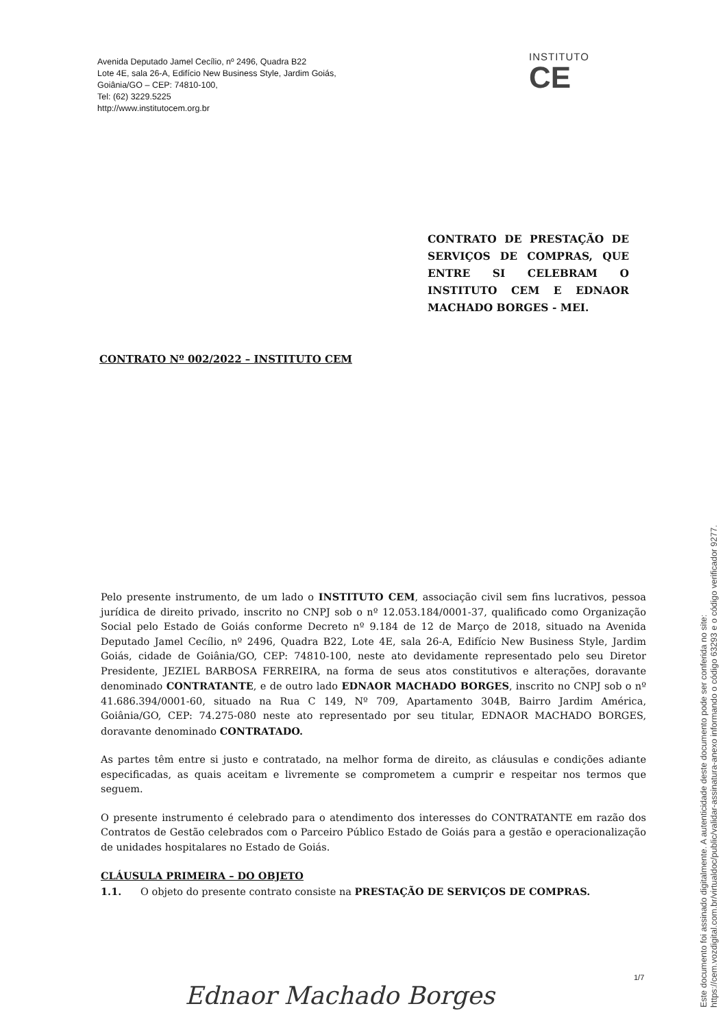Avenida Deputado Jamel Cecílio, nº 2496, Quadra B22
Lote 4E, sala 26-A, Edifício New Business Style, Jardim Goiás,
Goiânia/GO – CEP: 74810-100,
Tel: (62) 3229.5225
http://www.institutocem.org.br
INSTITUTO
CE
CONTRATO DE PRESTAÇÃO DE SERVIÇOS DE COMPRAS, QUE ENTRE SI CELEBRAM O INSTITUTO CEM E EDNAOR MACHADO BORGES - MEI.
CONTRATO Nº 002/2022 – INSTITUTO CEM
Pelo presente instrumento, de um lado o INSTITUTO CEM, associação civil sem fins lucrativos, pessoa jurídica de direito privado, inscrito no CNPJ sob o nº 12.053.184/0001-37, qualificado como Organização Social pelo Estado de Goiás conforme Decreto nº 9.184 de 12 de Março de 2018, situado na Avenida Deputado Jamel Cecílio, nº 2496, Quadra B22, Lote 4E, sala 26-A, Edifício New Business Style, Jardim Goiás, cidade de Goiânia/GO, CEP: 74810-100, neste ato devidamente representado pelo seu Diretor Presidente, JEZIEL BARBOSA FERREIRA, na forma de seus atos constitutivos e alterações, doravante denominado CONTRATANTE, e de outro lado EDNAOR MACHADO BORGES, inscrito no CNPJ sob o nº 41.686.394/0001-60, situado na Rua C 149, Nº 709, Apartamento 304B, Bairro Jardim América, Goiânia/GO, CEP: 74.275-080 neste ato representado por seu titular, EDNAOR MACHADO BORGES, doravante denominado CONTRATADO.
As partes têm entre si justo e contratado, na melhor forma de direito, as cláusulas e condições adiante especificadas, as quais aceitam e livremente se comprometem a cumprir e respeitar nos termos que seguem.
O presente instrumento é celebrado para o atendimento dos interesses do CONTRATANTE em razão dos Contratos de Gestão celebrados com o Parceiro Público Estado de Goiás para a gestão e operacionalização de unidades hospitalares no Estado de Goiás.
CLÁUSULA PRIMEIRA – DO OBJETO
1.1. O objeto do presente contrato consiste na PRESTAÇÃO DE SERVIÇOS DE COMPRAS.
1/7
Ednaor Machado Borges
Este documento foi assinado digitalmente. A autenticidade deste documento pode ser conferida no site:
https://cem.vozdigital.com.br/virtualdoc/public/validar-assinatura-anexo informando o código 63293 e o código verificador 9277.